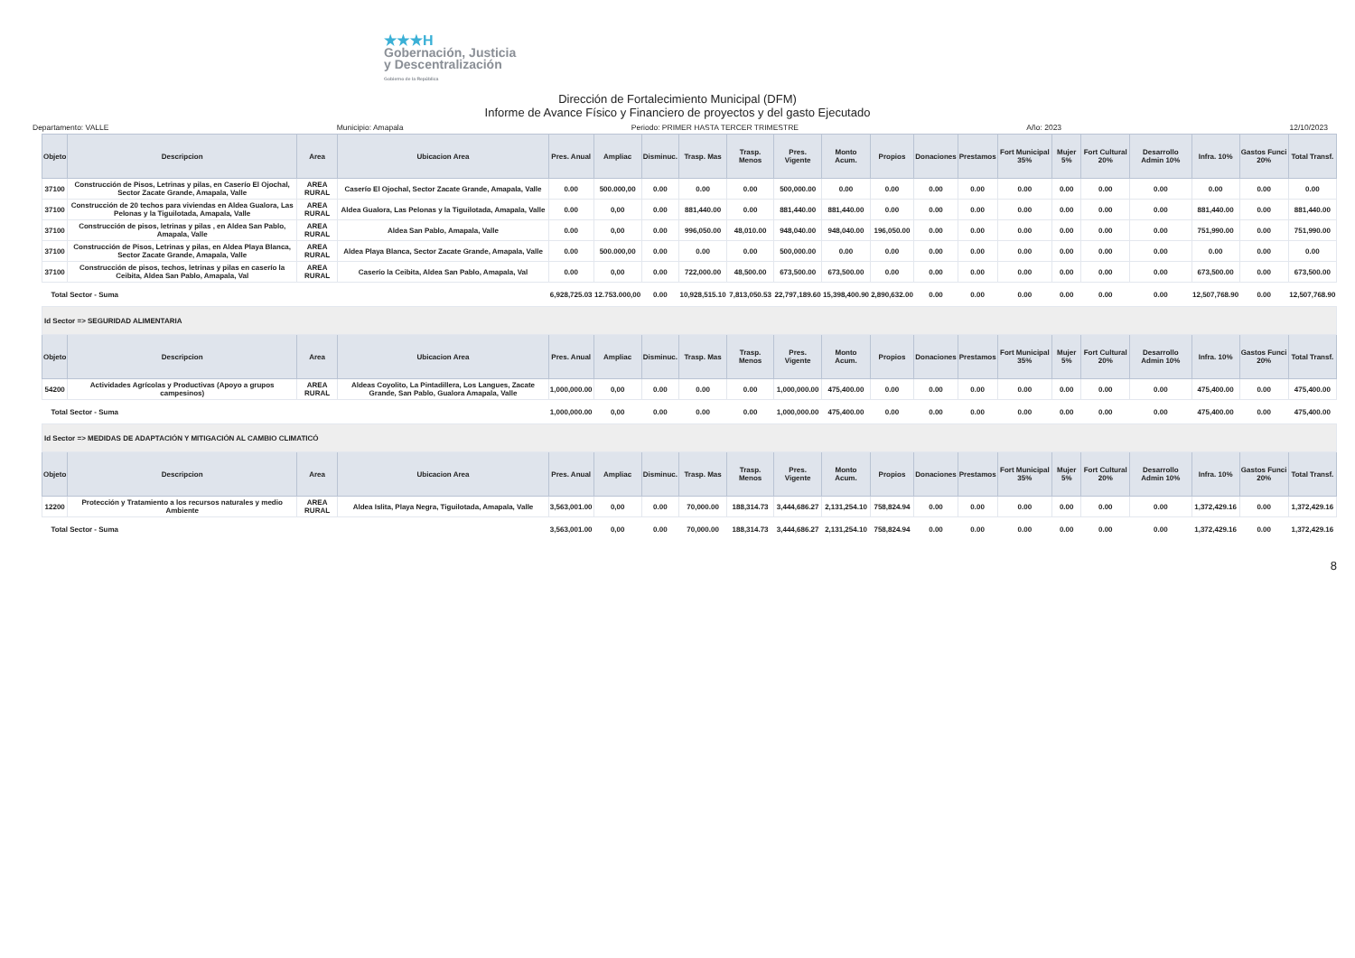★★★H
Gobernación, Justicia
y Descentralización
Gobierno de la República
Dirección de Fortalecimiento Municipal (DFM)
Informe de Avance Físico y Financiero de proyectos y del gasto Ejecutado
Departamento: VALLE Municipio: Amapala Periodo: PRIMER HASTA TERCER TRIMESTRE Año: 2023 12/10/2023
| Objeto | Descripcion | Area | Ubicacion Area | Pres. Anual | Ampliac | Disminuc. | Trasp. Mas | Trasp. Menos | Pres. Vigente | Monto Acum. | Propios | Donaciones | Prestamos | Fort Municipal 35% | Mujer 5% | Fort Cultural 20% | Desarrollo Admin 10% | Infra. 10% | Gastos Funci 20% | Total Transf. |
| --- | --- | --- | --- | --- | --- | --- | --- | --- | --- | --- | --- | --- | --- | --- | --- | --- | --- | --- | --- | --- |
| 37100 | Construcción de Pisos, Letrinas y pilas, en Caserío El Ojochal, Sector Zacate Grande, Amapala, Valle | AREA RURAL | Caserío El Ojochal, Sector Zacate Grande, Amapala, Valle | 0.00 | 500.000,00 | 0.00 | 0.00 | 0.00 | 500,000.00 | 0.00 | 0.00 | 0.00 | 0.00 | 0.00 | 0.00 | 0.00 | 0.00 | 0.00 | 0.00 | 0.00 |
| 37100 | Construcción de 20 techos para viviendas en Aldea Gualora, Las Pelonas y la Tiguilotada, Amapala, Valle | AREA RURAL | Aldea Gualora, Las Pelonas y la Tiguilotada, Amapala, Valle | 0.00 | 0,00 | 0.00 | 881,440.00 | 0.00 | 881,440.00 | 881,440.00 | 0.00 | 0.00 | 0.00 | 0.00 | 0.00 | 0.00 | 0.00 | 881,440.00 | 0.00 | 881,440.00 |
| 37100 | Construcción de pisos, letrinas y pilas , en Aldea San Pablo, Amapala, Valle | AREA RURAL | Aldea San Pablo, Amapala, Valle | 0.00 | 0,00 | 0.00 | 996,050.00 | 48,010.00 | 948,040.00 | 948,040.00 | 196,050.00 | 0.00 | 0.00 | 0.00 | 0.00 | 0.00 | 0.00 | 751,990.00 | 0.00 | 751,990.00 |
| 37100 | Construcción de Pisos, Letrinas y pilas, en Aldea Playa Blanca, Sector Zacate Grande, Amapala, Valle | AREA RURAL | Aldea Playa Blanca, Sector Zacate Grande, Amapala, Valle | 0.00 | 500.000,00 | 0.00 | 0.00 | 0.00 | 500,000.00 | 0.00 | 0.00 | 0.00 | 0.00 | 0.00 | 0.00 | 0.00 | 0.00 | 0.00 | 0.00 | 0.00 |
| 37100 | Construcción de pisos, techos, letrinas y pilas en caserío la Ceibita, Aldea San Pablo, Amapala, Val | AREA RURAL | Caserío la Ceibita, Aldea San Pablo, Amapala, Val | 0.00 | 0,00 | 0.00 | 722,000.00 | 48,500.00 | 673,500.00 | 673,500.00 | 0.00 | 0.00 | 0.00 | 0.00 | 0.00 | 0.00 | 0.00 | 673,500.00 | 0.00 | 673,500.00 |
| Total Sector - Suma | | | | 6,928,725.03 | 12.753.000,00 | 0.00 | 10,928,515.10 | 7,813,050.53 | 22,797,189.60 | 15,398,400.90 | 2,890,632.00 | 0.00 | 0.00 | 0.00 | 0.00 | 0.00 | 0.00 | 12,507,768.90 | 0.00 | 12,507,768.90 |
| Id Sector => SEGURIDAD ALIMENTARIA | | | | | | | | | | | | | | | | | | | | |
| Objeto | Descripcion | Area | Ubicacion Area | Pres. Anual | Ampliac | Disminuc. | Trasp. Mas | Trasp. Menos | Pres. Vigente | Monto Acum. | Propios | Donaciones | Prestamos | Fort Municipal 35% | Mujer 5% | Fort Cultural 20% | Desarrollo Admin 10% | Infra. 10% | Gastos Funci 20% | Total Transf. |
| 54200 | Actividades Agrícolas y Productivas (Apoyo a grupos campesinos) | AREA RURAL | Aldeas Coyolito, La Pintadillera, Los Langues, Zacate Grande, San Pablo, Gualora Amapala, Valle | 1,000,000.00 | 0,00 | 0.00 | 0.00 | 0.00 | 1,000,000.00 | 475,400.00 | 0.00 | 0.00 | 0.00 | 0.00 | 0.00 | 0.00 | 0.00 | 475,400.00 | 0.00 | 475,400.00 |
| Total Sector - Suma | | | | 1,000,000.00 | 0,00 | 0.00 | 0.00 | 0.00 | 1,000,000.00 | 475,400.00 | 0.00 | 0.00 | 0.00 | 0.00 | 0.00 | 0.00 | 0.00 | 475,400.00 | 0.00 | 475,400.00 |
| Id Sector => MEDIDAS DE ADAPTACIÓN Y MITIGACIÓN AL CAMBIO CLIMATICÓ | | | | | | | | | | | | | | | | | | | | |
| Objeto | Descripcion | Area | Ubicacion Area | Pres. Anual | Ampliac | Disminuc. | Trasp. Mas | Trasp. Menos | Pres. Vigente | Monto Acum. | Propios | Donaciones | Prestamos | Fort Municipal 35% | Mujer 5% | Fort Cultural 20% | Desarrollo Admin 10% | Infra. 10% | Gastos Funci 20% | Total Transf. |
| 12200 | Protección y Tratamiento a los recursos naturales y medio Ambiente | AREA RURAL | Aldea Islita, Playa Negra, Tiguilotada, Amapala, Valle | 3,563,001.00 | 0,00 | 0.00 | 70,000.00 | 188,314.73 | 3,444,686.27 | 2,131,254.10 | 758,824.94 | 0.00 | 0.00 | 0.00 | 0.00 | 0.00 | 0.00 | 1,372,429.16 | 0.00 | 1,372,429.16 |
| Total Sector - Suma | | | | 3,563,001.00 | 0,00 | 0.00 | 70,000.00 | 188,314.73 | 3,444,686.27 | 2,131,254.10 | 758,824.94 | 0.00 | 0.00 | 0.00 | 0.00 | 0.00 | 0.00 | 1,372,429.16 | 0.00 | 1,372,429.16 |
8